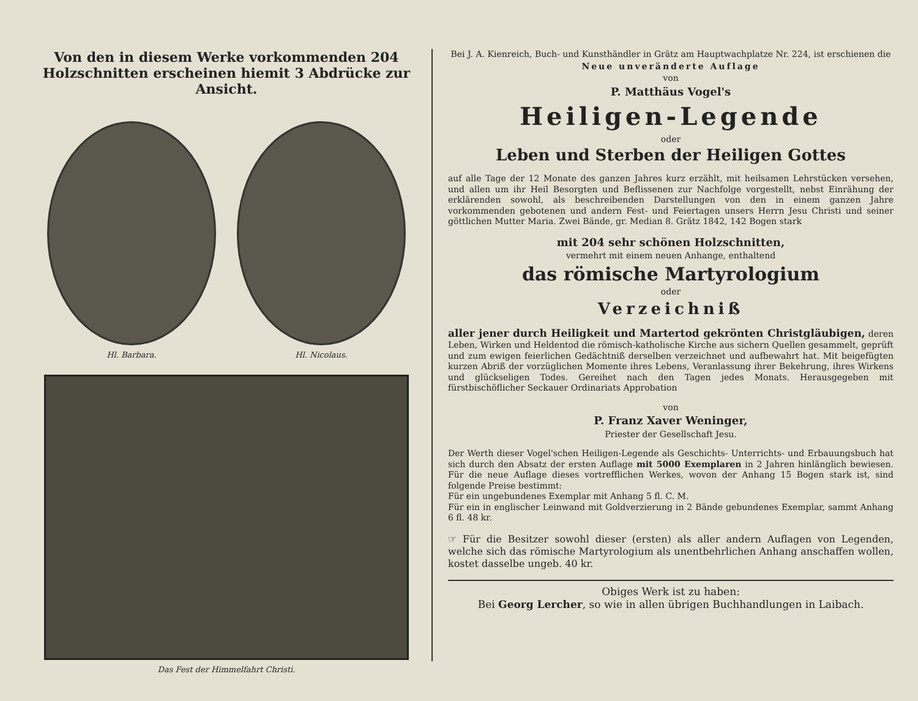Von den in diesem Werke vorkommenden 204 Holzschnitten erscheinen hiemit 3 Abdrücke zur Ansicht.
Hl. Barbara. Hl. Nicolaus.
Das Fest der Himmelfahrt Christi.
Bei J. A. Kienreich, Buch- und Kunsthändler in Grätz am Hauptwachplatze Nr. 224, ist erschienen die
Neue unveränderte Auflage
von
P. Matthäus Vogel's
Heiligen-Legende
oder
Leben und Sterben der Heiligen Gottes
auf alle Tage der 12 Monate des ganzen Jahres kurz erzählt, mit heilsamen Lehrstücken versehen, und allen um ihr Heil Besorgten und Beflissenen zur Nachfolge vorgestellt, nebst Einrähung der erklärenden sowohl, als beschreibenden Darstellungen von den in einem ganzen Jahre vorkommenden gebotenen und andern Fest- und Feiertagen unsers Herrn Jesu Christi und seiner göttlichen Mutter Maria. Zwei Bände, gr. Median 8. Grätz 1842, 142 Bogen stark
mit 204 sehr schönen Holzschnitten,
vermehrt mit einem neuen Anhange, enthaltend
das römische Martyrologium
oder
Verzeichniß
aller jener durch Heiligkeit und Martertod gekrönten Christgläubigen, deren Leben, Wirken und Heldentod die römisch-katholische Kirche aus sichern Quellen gesammelt, geprüft und zum ewigen feierlichen Gedächtniß derselben verzeichnet und aufbewahrt hat. Mit beigefügten kurzen Abriß der vorzüglichen Momente ihres Lebens, Veranlassung ihrer Bekehrung, ihres Wirkens und glückseligen Todes. Gereihet nach den Tagen jedes Monats. Herausgegeben mit fürstbischöflicher Seckauer Ordinariats Approbation
von
P. Franz Xaver Weninger,
Priester der Gesellschaft Jesu.
Der Werth dieser Vogel'schen Heiligen-Legende als Geschichts- Unterrichts- und Erbauungsbuch hat sich durch den Absatz der ersten Auflage mit 5000 Exemplaren in 2 Jahren hinlänglich bewiesen. Für die neue Auflage dieses vortrefflichen Werkes, wovon der Anhang 15 Bogen stark ist, sind folgende Preise bestimmt:
Für ein ungebundenes Exemplar mit Anhang 5 fl. C. M.
Für ein in englischer Leinwand mit Goldverzierung in 2 Bände gebundenes Exemplar, sammt Anhang 6 fl. 48 kr.
☞ Für die Besitzer sowohl dieser (ersten) als aller andern Auflagen von Legenden, welche sich das römische Martyrologium als unentbehrlichen Anhang anschaffen wollen, kostet dasselbe ungeb. 40 kr.
Obiges Werk ist zu haben:
Bei Georg Lercher, so wie in allen übrigen Buchhandlungen in Laibach.